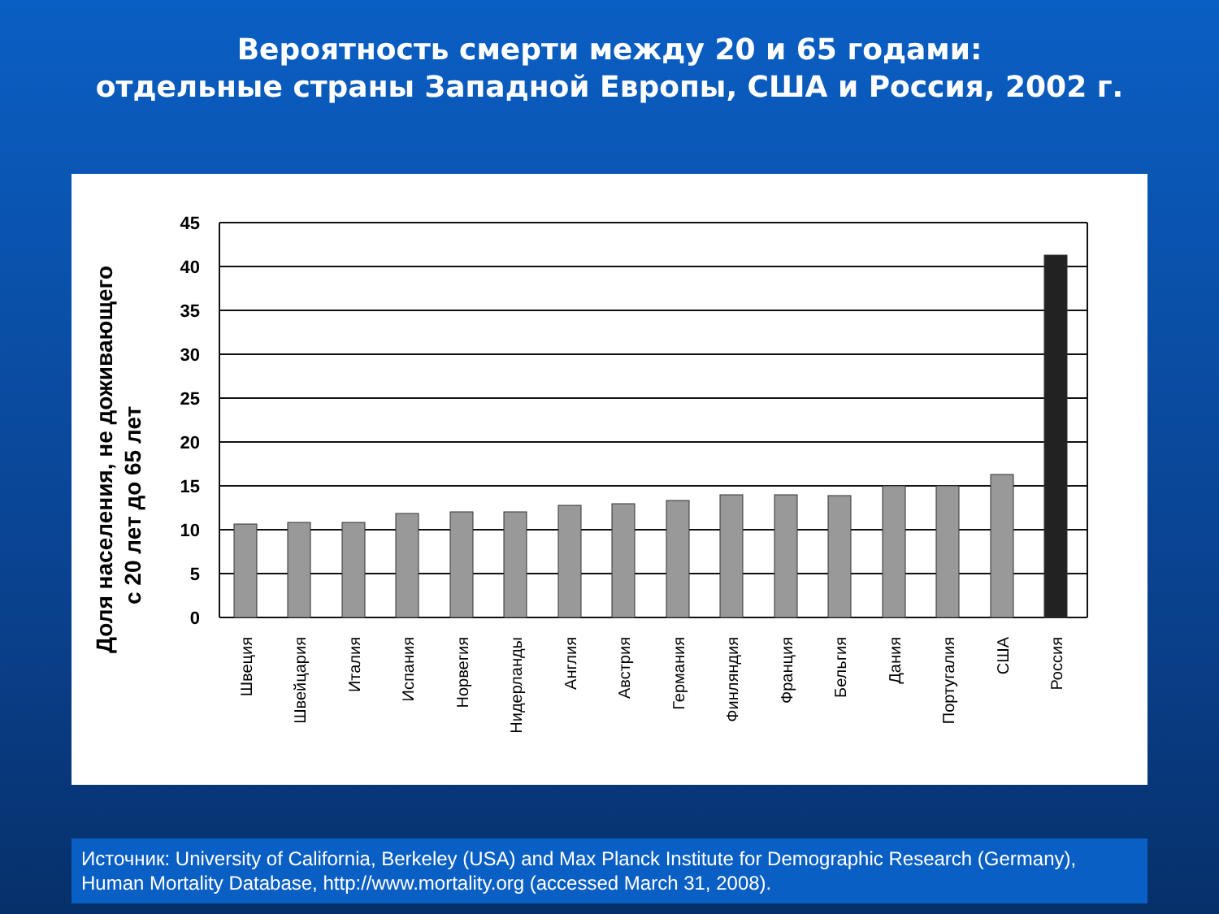Вероятность смерти между 20 и 65 годами:
отдельные страны Западной Европы, США и Россия, 2002 г.
Доля населения, не доживающего
с 20 лет до 65 лет
45
40
35
30
25
20
15
10
5
0
Швеция
Швейцария
Италия
Испания
Норвегия
Нидерланды
Англия
Австрия
Германия
Финляндия
Франция
Бельгия
Дания
Португалия
США
Россия
Источник: University of California, Berkeley (USA) and Max Planck Institute for Demographic Research (Germany), Human Mortality Database, http://www.mortality.org (accessed March 31, 2008).